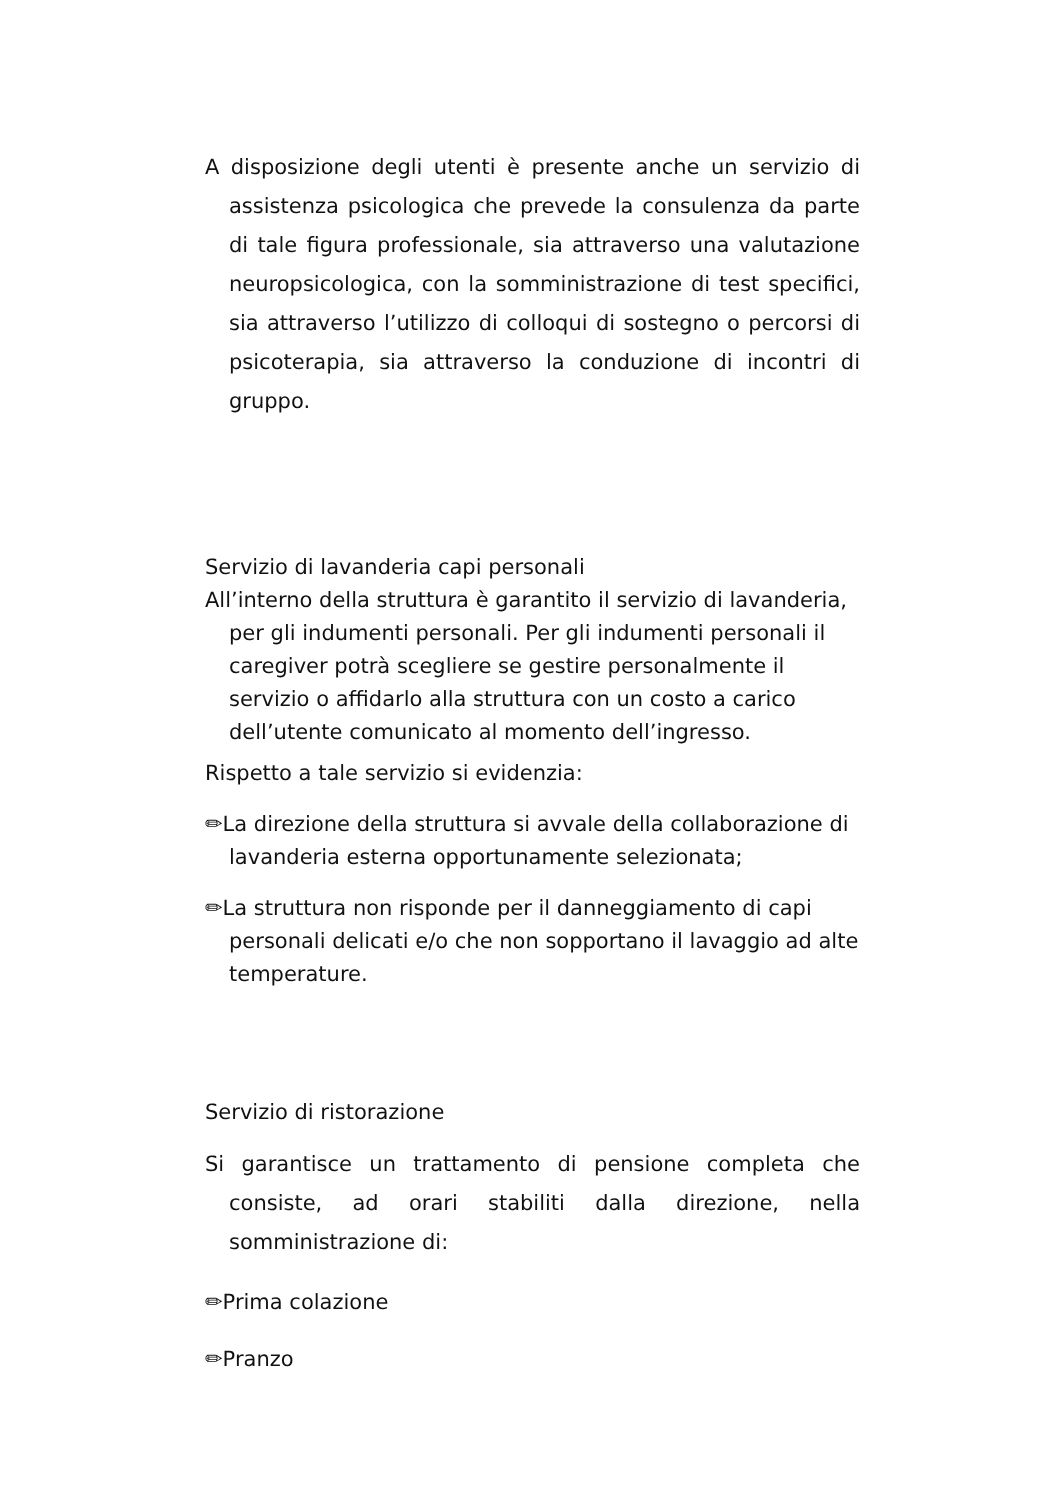A disposizione degli utenti è presente anche un servizio di assistenza psicologica che prevede la consulenza da parte di tale figura professionale, sia attraverso una valutazione neuropsicologica, con la somministrazione di test specifici, sia attraverso l’utilizzo di colloqui di sostegno o percorsi di psicoterapia, sia attraverso la conduzione di incontri di gruppo.
Servizio di lavanderia capi personali
All’interno della struttura è garantito il servizio di lavanderia, per gli indumenti personali. Per gli indumenti personali il caregiver potrà scegliere se gestire personalmente il servizio o affidarlo alla struttura con un costo a carico dell’utente comunicato al momento dell’ingresso.
Rispetto a tale servizio si evidenzia:
✏La direzione della struttura si avvale della collaborazione di lavanderia esterna opportunamente selezionata;
✏La struttura non risponde per il danneggiamento di capi personali delicati e/o che non sopportano il lavaggio ad alte temperature.
Servizio di ristorazione
Si garantisce un trattamento di pensione completa che consiste, ad orari stabiliti dalla direzione, nella somministrazione di:
✏Prima colazione
✏Pranzo